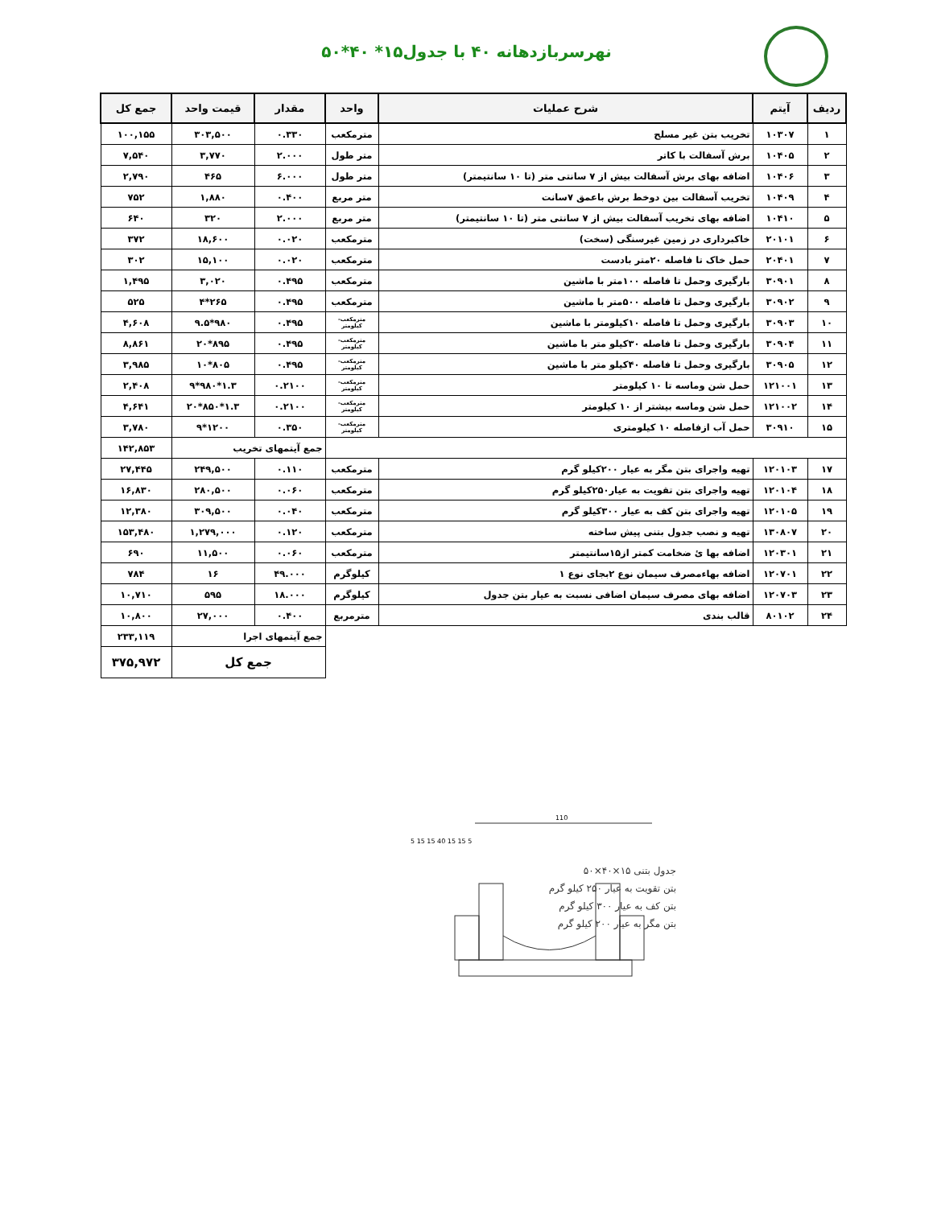نهرسربازدهانه ۴۰ با جدول۱۵* ۴۰*۵۰
| ردیف | آیتم | شرح عملیات | واحد | مقدار | قیمت واحد | جمع کل |
| --- | --- | --- | --- | --- | --- | --- |
| ۱ | ۱۰۳۰۷ | تخریب بتن غیر مسلح | مترمکعب | ۰.۳۳۰ | ۳۰۳,۵۰۰ | ۱۰۰,۱۵۵ |
| ۲ | ۱۰۴۰۵ | برش آسفالت با کاتر | متر طول | ۲.۰۰۰ | ۳,۷۷۰ | ۷,۵۴۰ |
| ۳ | ۱۰۴۰۶ | اضافه بهای برش آسفالت بیش از ۷ سانتی متر (تا ۱۰ سانتیمتر) | متر طول | ۶.۰۰۰ | ۴۶۵ | ۲,۷۹۰ |
| ۴ | ۱۰۴۰۹ | تخریب آسفالت بین دوخط برش باعمق ۷سانت | متر مربع | ۰.۴۰۰ | ۱,۸۸۰ | ۷۵۲ |
| ۵ | ۱۰۴۱۰ | اضافه بهای تخریب آسفالت بیش از ۷ سانتی متر (تا ۱۰ سانتیمتر) | متر مربع | ۲.۰۰۰ | ۳۲۰ | ۶۴۰ |
| ۶ | ۲۰۱۰۱ | خاکبرداری در زمین غیرسنگی (سخت) | مترمکعب | ۰.۰۲۰ | ۱۸,۶۰۰ | ۳۷۲ |
| ۷ | ۲۰۴۰۱ | حمل خاک تا فاصله ۲۰متر بادست | مترمکعب | ۰.۰۲۰ | ۱۵,۱۰۰ | ۳۰۲ |
| ۸ | ۳۰۹۰۱ | بارگیری وحمل تا فاصله ۱۰۰متر با ماشین | مترمکعب | ۰.۴۹۵ | ۳,۰۲۰ | ۱,۴۹۵ |
| ۹ | ۳۰۹۰۲ | بارگیری وحمل تا فاصله ۵۰۰متر با ماشین | مترمکعب | ۰.۴۹۵ | ۲۶۵*۴ | ۵۲۵ |
| ۱۰ | ۳۰۹۰۳ | بارگیری وحمل تا فاصله ۱۰کیلومتر با ماشین | مترمکعب-کیلومتر | ۰.۴۹۵ | ۹۸۰*۹.۵ | ۴,۶۰۸ |
| ۱۱ | ۳۰۹۰۴ | بارگیری وحمل تا فاصله ۳۰کیلو متر با ماشین | مترمکعب-کیلومتر | ۰.۴۹۵ | ۸۹۵*۲۰ | ۸,۸۶۱ |
| ۱۲ | ۳۰۹۰۵ | بارگیری وحمل تا فاصله ۴۰کیلو متر با ماشین | مترمکعب-کیلومتر | ۰.۴۹۵ | ۸۰۵*۱۰ | ۳,۹۸۵ |
| ۱۳ | ۱۲۱۰۰۱ | حمل شن وماسه تا ۱۰ کیلومتر | مترمکعب-کیلومتر | ۰.۲۱۰۰ | ۱.۳*۹۸۰*۹ | ۲,۴۰۸ |
| ۱۴ | ۱۲۱۰۰۲ | حمل شن وماسه بیشتر از ۱۰ کیلومتر | مترمکعب-کیلومتر | ۰.۲۱۰۰ | ۱.۳*۸۵۰*۲۰ | ۴,۶۴۱ |
| ۱۵ | ۳۰۹۱۰ | حمل آب ازفاصله ۱۰ کیلومتری | مترمکعب-کیلومتر | ۰.۳۵۰ | ۱۲۰۰*۹ | ۳,۷۸۰ |
| | | | | جمع آیتمهای تخریب | | ۱۴۲,۸۵۳ |
| ۱۷ | ۱۲۰۱۰۳ | تهیه واجرای بتن مگر به عیار ۲۰۰کیلو گرم | مترمکعب | ۰.۱۱۰ | ۲۴۹,۵۰۰ | ۲۷,۴۴۵ |
| ۱۸ | ۱۲۰۱۰۴ | تهیه واجرای بتن تقویت به عیار۲۵۰کیلو گرم | مترمکعب | ۰.۰۶۰ | ۲۸۰,۵۰۰ | ۱۶,۸۳۰ |
| ۱۹ | ۱۲۰۱۰۵ | تهیه واجرای بتن کف به عیار ۳۰۰کیلو گرم | مترمکعب | ۰.۰۴۰ | ۳۰۹,۵۰۰ | ۱۲,۳۸۰ |
| ۲۰ | ۱۳۰۸۰۷ | تهیه و نصب جدول بتنی پیش ساخته | مترمکعب | ۰.۱۲۰ | ۱,۲۷۹,۰۰۰ | ۱۵۳,۴۸۰ |
| ۲۱ | ۱۲۰۳۰۱ | اضافه بها ئ ضخامت کمتر از۱۵سانتیمتر | مترمکعب | ۰.۰۶۰ | ۱۱,۵۰۰ | ۶۹۰ |
| ۲۲ | ۱۲۰۷۰۱ | اضافه بهاءمصرف سیمان نوع ۲بجای نوع ۱ | کیلوگرم | ۴۹.۰۰۰ | ۱۶ | ۷۸۴ |
| ۲۳ | ۱۲۰۷۰۳ | اضافه بهای مصرف سیمان اضافی نسبت به عیار بتن جدول | کیلوگرم | ۱۸.۰۰۰ | ۵۹۵ | ۱۰,۷۱۰ |
| ۲۴ | ۸۰۱۰۲ | قالب بندی | مترمربع | ۰.۴۰۰ | ۲۷,۰۰۰ | ۱۰,۸۰۰ |
| | | | | جمع آیتمهای اجرا | | ۲۳۳,۱۱۹ |
| | | | | جمع کل | | ۳۷۵,۹۷۲ |
110
5 15 15 40 15 15 5
جدول بتنی ۱۵×۴۰×۵۰
بتن تقویت به عیار ۲۵۰ کیلو گرم
بتن کف به عیار ۳۰۰ کیلو گرم
بتن مگر به عیار ۲۰۰ کیلو گرم